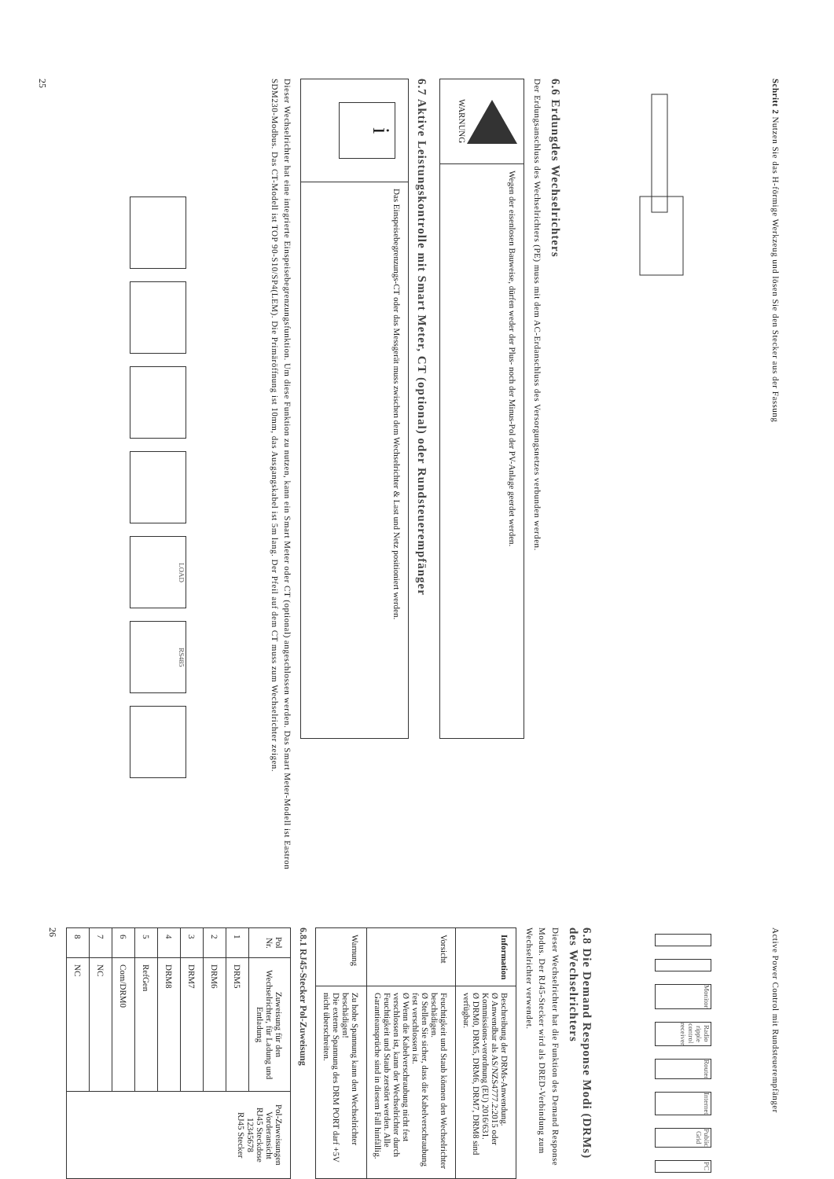Schritt 2 Nutzen Sie das H-förmige Werkzeug und lösen Sie den Stecker aus der Fassung
6.6 Erdungdes Wechselrichters
Der Erdungsanschluss des Wechselrichters (PE) muss mit dem AC-Erdanschluss des Versorgungsnetzes verbunden werden.
| WARNUNG | Wegen der eisenlosen Bauweise, dürfen weder der Plus- noch der Minus-Pol der PV-Anlage geerdet werden. |
6.7 Aktive Leistungskontrolle mit Smart Meter, CT (optional) oder Rundsteuerempfänger
| i | Das Einspeisebegrenzungs-CT oder das Messgerät muss zwischen dem Wechselrichter & Last und Netz positioniert werden. |
Dieser Wechselrichter hat eine integrierte Einspeisebegrenzungsfunktion. Um diese Funktion zu nutzen, kann ein Smart Meter oder CT (optional) angeschlossen werden. Das Smart Meter-Modell ist Eastron SDM230-Modbus. Das CT-Modell ist TOP 90-S10/SP4(LEM). Die Primäröffnung ist 10mm, das Ausgangskabel ist 5m lang. Der Pfeil auf dem CT muss zum Wechselrichter zeigen.
LOAD RS485
25
Active Power Control mit Rundsteuerempfänger
Monitor Radio ripple control receiver Router Internet Public Grid PC
6.8 Die Demand Response Modi (DRMs) des Wechselrichters
Dieser Wechselrichter hat die Funktion des Demand Response Modus. Der RJ45-Stecker wird als DRED-Verbindung zum Wechselrichter verwendet.
| Information | Beschreibung der DRMs-Anwendung. Ø Anwendbar als AS/NZS4777.2:2015 oder Kommissions-verordnung (EU) 2016/631. Ø DRM0, DRM5, DRM6, DRM7, DRM8 sind verfügbar. |
| Vorsicht | Feuchtigkeit und Staub können den Wechselrichter beschädigen. Ø Stellen Sie sicher, dass die Kabelverschraubung fest verschlossen ist. Ø Wenn die Kabelverschraubung nicht fest verschlossen ist, kann der Wechselrichter durch Feuchtigkeit und Staub zerstört werden. Alle Garantieansprüche sind in diesem Fall hinfällig. |
| Warnung | Zu hohe Spannung kann den Wechselrichter beschädigen! Die externe Spannung des DRM PORT darf +5V nicht überschreiten. |
6.8.1 RJ45-Stecker Pol-Zuweisung
| Pol Nr. | Zuweisung für den Wechselrichter, für Ladung und Entladung | Pol-Zuweisungen Vorderansicht RJ45 Steckdose 12345678 RJ45 Stecker |
| --- | --- | --- |
| 1 | DRM5 | |
| 2 | DRM6 | |
| 3 | DRM7 | |
| 4 | DRM8 | |
| 5 | RefGen | |
| 6 | Com/DRM0 | |
| 7 | NC | |
| 8 | NC | |
26